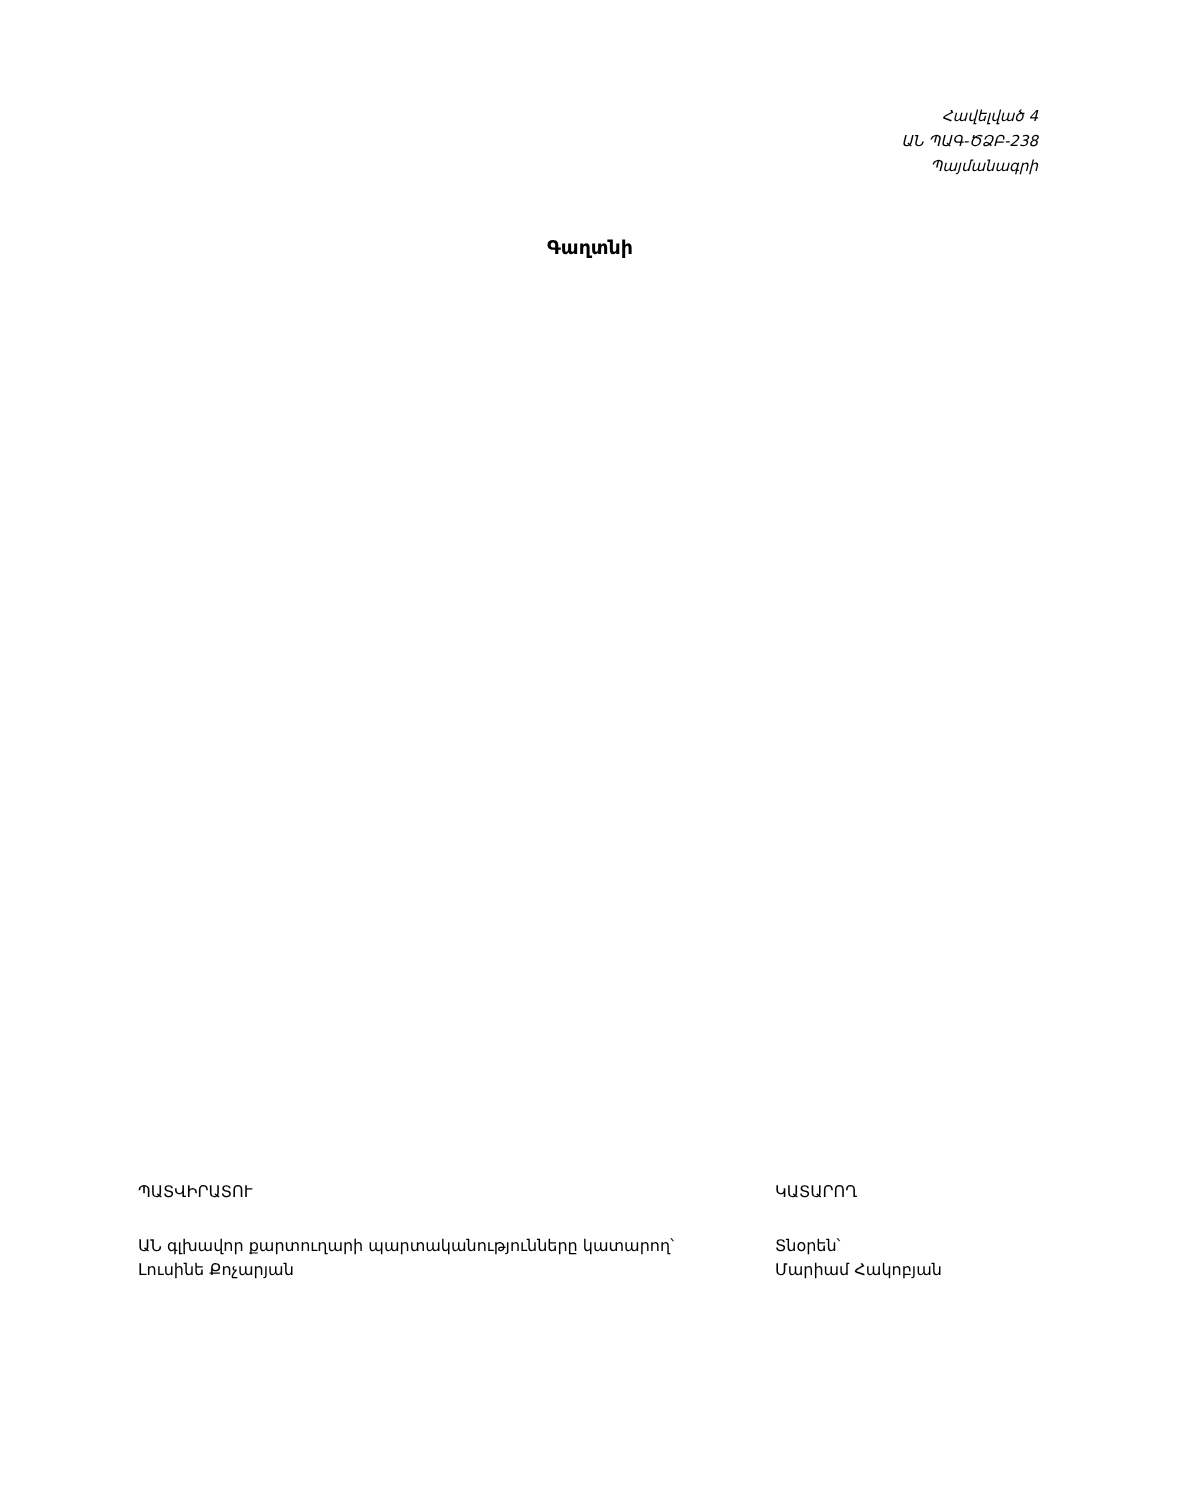Հավելված 4
ԱՆ ՊԱԳ-ԾՁԲ-238
Պայմանագրի
Գաղտնի
ՊԱՏՎԻՐԱՏՈՒ
ԱՆ գլխավոր քարտուղարի պարտականությունները կատարող՝
Լուսինե Քոչարյան
ԿԱՏԱՐՈՂ
Տնօրեն՝
Մարիամ Հակոբյան